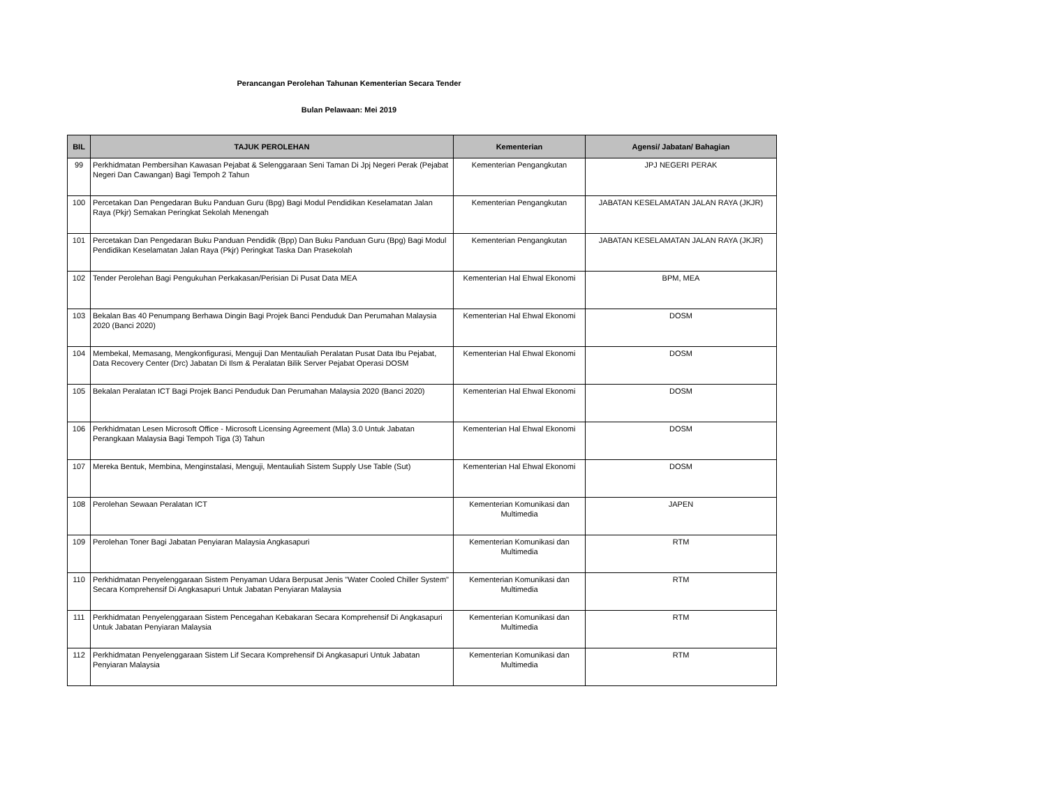Perancangan Perolehan Tahunan Kementerian Secara Tender
Bulan Pelawaan: Mei 2019
| BIL | TAJUK PEROLEHAN | Kementerian | Agensi/ Jabatan/ Bahagian |
| --- | --- | --- | --- |
| 99 | Perkhidmatan Pembersihan Kawasan Pejabat & Selenggaraan Seni Taman Di Jpj Negeri Perak (Pejabat Negeri Dan Cawangan) Bagi Tempoh 2 Tahun | Kementerian Pengangkutan | JPJ NEGERI PERAK |
| 100 | Percetakan Dan Pengedaran Buku Panduan Guru (Bpg) Bagi Modul Pendidikan Keselamatan Jalan Raya (Pkjr) Semakan Peringkat Sekolah Menengah | Kementerian Pengangkutan | JABATAN KESELAMATAN JALAN RAYA (JKJR) |
| 101 | Percetakan Dan Pengedaran Buku Panduan Pendidik (Bpp) Dan Buku Panduan Guru (Bpg) Bagi Modul Pendidikan Keselamatan Jalan Raya (Pkjr) Peringkat Taska Dan Prasekolah | Kementerian Pengangkutan | JABATAN KESELAMATAN JALAN RAYA (JKJR) |
| 102 | Tender Perolehan Bagi Pengukuhan Perkakasan/Perisian Di Pusat Data MEA | Kementerian Hal Ehwal Ekonomi | BPM, MEA |
| 103 | Bekalan Bas 40 Penumpang Berhawa Dingin Bagi Projek Banci Penduduk Dan Perumahan Malaysia 2020 (Banci 2020) | Kementerian Hal Ehwal Ekonomi | DOSM |
| 104 | Membekal, Memasang, Mengkonfigurasi, Menguji Dan Mentauliah Peralatan Pusat Data Ibu Pejabat, Data Recovery Center (Drc) Jabatan Di Ilsm & Peralatan Bilik Server Pejabat Operasi DOSM | Kementerian Hal Ehwal Ekonomi | DOSM |
| 105 | Bekalan Peralatan ICT Bagi Projek Banci Penduduk Dan Perumahan Malaysia 2020 (Banci 2020) | Kementerian Hal Ehwal Ekonomi | DOSM |
| 106 | Perkhidmatan Lesen Microsoft Office - Microsoft Licensing Agreement (Mla) 3.0 Untuk Jabatan Perangkaan Malaysia Bagi Tempoh Tiga (3) Tahun | Kementerian Hal Ehwal Ekonomi | DOSM |
| 107 | Mereka Bentuk, Membina, Menginstalasi, Menguji, Mentauliah Sistem Supply Use Table (Sut) | Kementerian Hal Ehwal Ekonomi | DOSM |
| 108 | Perolehan Sewaan Peralatan ICT | Kementerian Komunikasi dan Multimedia | JAPEN |
| 109 | Perolehan Toner Bagi Jabatan Penyiaran Malaysia Angkasapuri | Kementerian Komunikasi dan Multimedia | RTM |
| 110 | Perkhidmatan Penyelenggaraan Sistem Penyaman Udara Berpusat Jenis "Water Cooled Chiller System" Secara Komprehensif Di Angkasapuri Untuk Jabatan Penyiaran Malaysia | Kementerian Komunikasi dan Multimedia | RTM |
| 111 | Perkhidmatan Penyelenggaraan Sistem Pencegahan Kebakaran Secara Komprehensif Di Angkasapuri Untuk Jabatan Penyiaran Malaysia | Kementerian Komunikasi dan Multimedia | RTM |
| 112 | Perkhidmatan Penyelenggaraan Sistem Lif Secara Komprehensif Di Angkasapuri Untuk Jabatan Penyiaran Malaysia | Kementerian Komunikasi dan Multimedia | RTM |